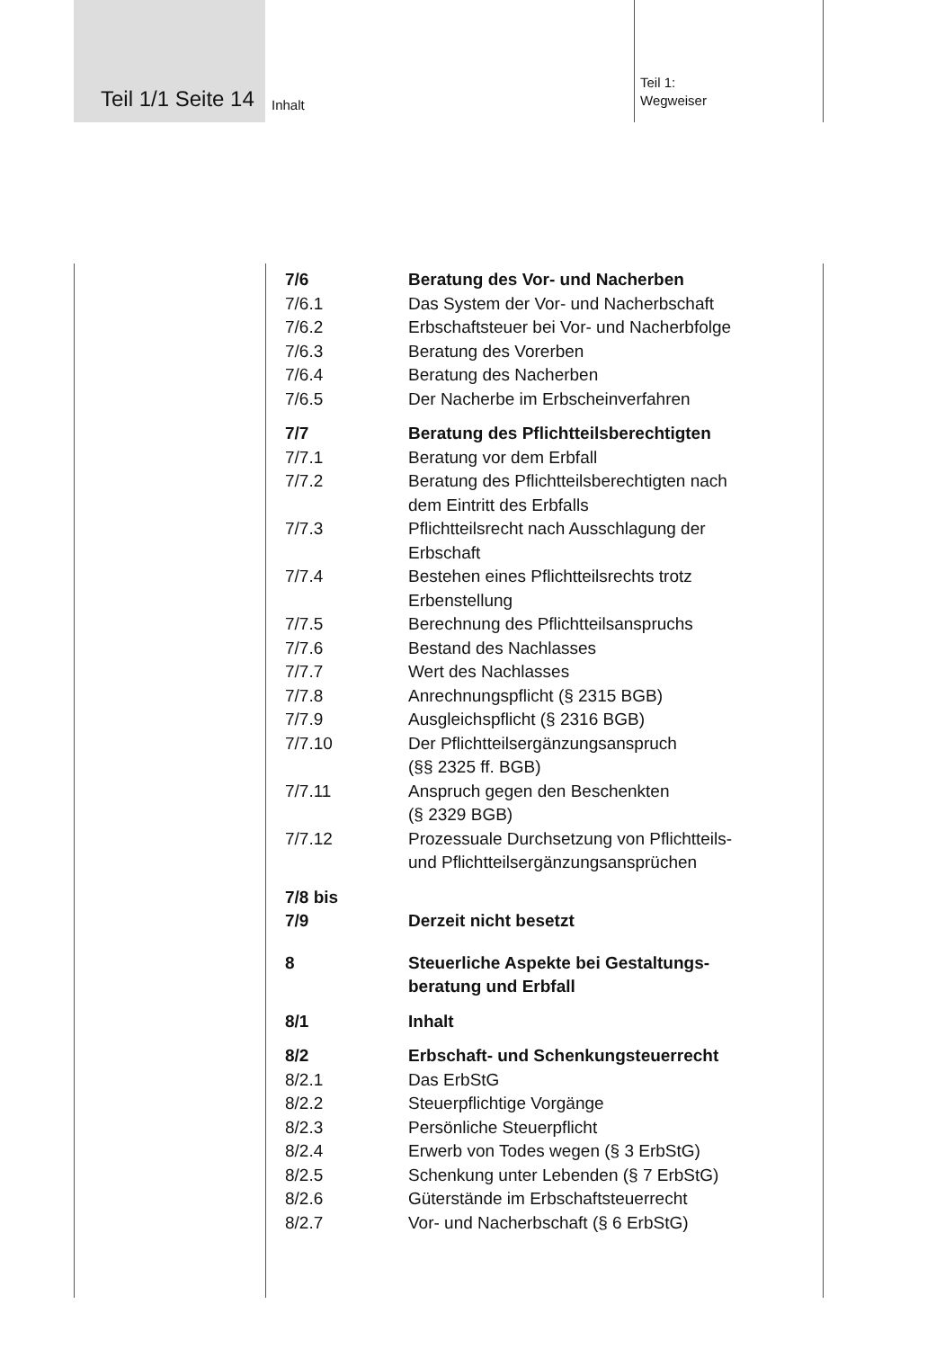Teil 1/1 Seite 14 Inhalt
Teil 1:
Wegweiser
7/6 Beratung des Vor- und Nacherben
7/6.1 Das System der Vor- und Nacherbschaft
7/6.2 Erbschaftsteuer bei Vor- und Nacherbfolge
7/6.3 Beratung des Vorerben
7/6.4 Beratung des Nacherben
7/6.5 Der Nacherbe im Erbscheinverfahren
7/7 Beratung des Pflichtteilsberechtigten
7/7.1 Beratung vor dem Erbfall
7/7.2 Beratung des Pflichtteilsberechtigten nach
dem Eintritt des Erbfalls
7/7.3 Pflichtteilsrecht nach Ausschlagung der
Erbschaft
7/7.4 Bestehen eines Pflichtteilsrechts trotz
Erbenstellung
7/7.5 Berechnung des Pflichtteilsanspruchs
7/7.6 Bestand des Nachlasses
7/7.7 Wert des Nachlasses
7/7.8 Anrechnungspflicht (§ 2315 BGB)
7/7.9 Ausgleichspflicht (§ 2316 BGB)
7/7.10 Der Pflichtteilsergänzungsanspruch
(§§ 2325 ff. BGB)
7/7.11 Anspruch gegen den Beschenkten
(§ 2329 BGB)
7/7.12 Prozessuale Durchsetzung von Pflichtteils-
und Pflichtteilsergänzungsansprüchen
7/8 bis
7/9
Derzeit nicht besetzt
8 Steuerliche Aspekte bei Gestaltungs-
beratung und Erbfall
8/1 Inhalt
8/2 Erbschaft- und Schenkungsteuerrecht
8/2.1 Das ErbStG
8/2.2 Steuerpflichtige Vorgänge
8/2.3 Persönliche Steuerpflicht
8/2.4 Erwerb von Todes wegen (§ 3 ErbStG)
8/2.5 Schenkung unter Lebenden (§ 7 ErbStG)
8/2.6 Güterstände im Erbschaftsteuerrecht
8/2.7 Vor- und Nacherbschaft (§ 6 ErbStG)